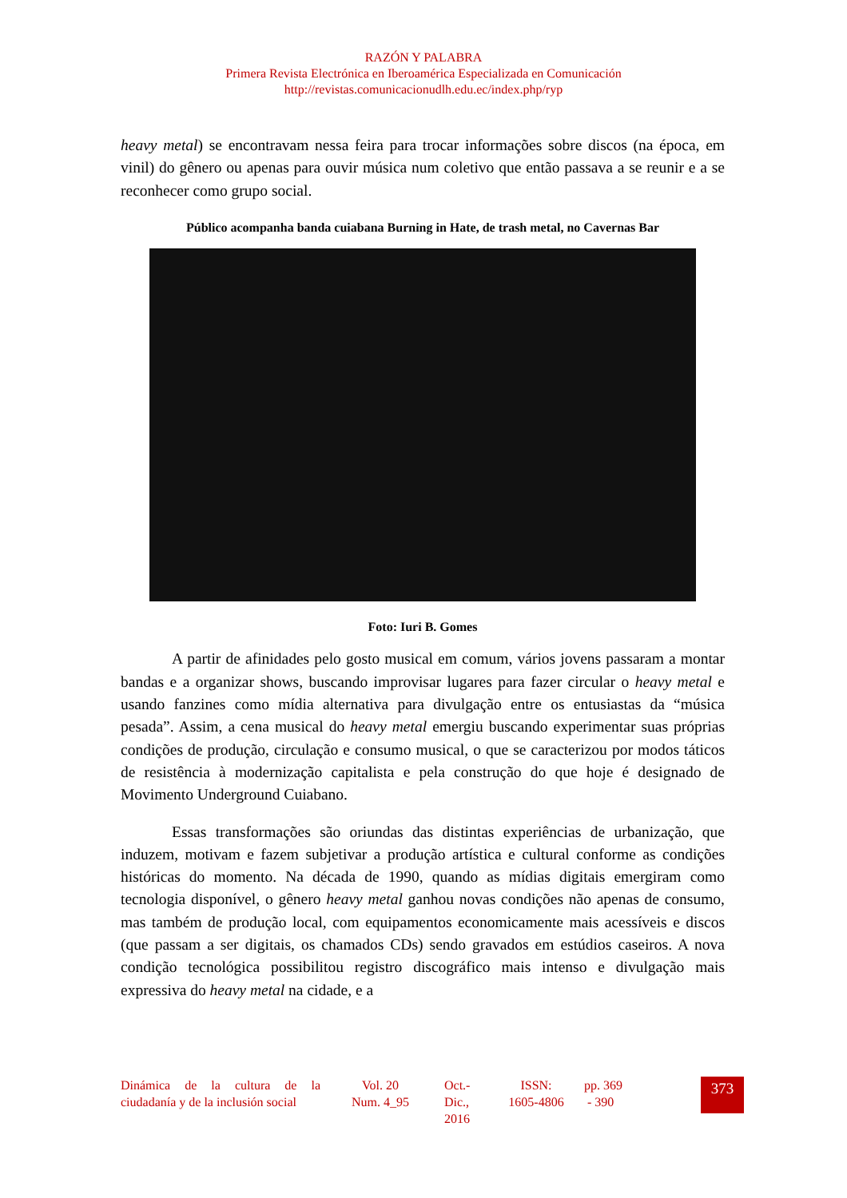RAZÓN Y PALABRA
Primera Revista Electrónica en Iberoamérica Especializada en Comunicación
http://revistas.comunicacionudlh.edu.ec/index.php/ryp
heavy metal) se encontravam nessa feira para trocar informações sobre discos (na época, em vinil) do gênero ou apenas para ouvir música num coletivo que então passava a se reunir e a se reconhecer como grupo social.
Público acompanha banda cuiabana Burning in Hate, de trash metal, no Cavernas Bar
Foto: Iuri B. Gomes
A partir de afinidades pelo gosto musical em comum, vários jovens passaram a montar bandas e a organizar shows, buscando improvisar lugares para fazer circular o heavy metal e usando fanzines como mídia alternativa para divulgação entre os entusiastas da “música pesada”. Assim, a cena musical do heavy metal emergiu buscando experimentar suas próprias condições de produção, circulação e consumo musical, o que se caracterizou por modos táticos de resistência à modernização capitalista e pela construção do que hoje é designado de Movimento Underground Cuiabano.
Essas transformações são oriundas das distintas experiências de urbanização, que induzem, motivam e fazem subjetivar a produção artística e cultural conforme as condições históricas do momento. Na década de 1990, quando as mídias digitais emergiram como tecnologia disponível, o gênero heavy metal ganhou novas condições não apenas de consumo, mas também de produção local, com equipamentos economicamente mais acessíveis e discos (que passam a ser digitais, os chamados CDs) sendo gravados em estúdios caseiros. A nova condição tecnológica possibilitou registro discográfico mais intenso e divulgação mais expressiva do heavy metal na cidade, e a
Dinámica de la cultura de la ciudadanía y de la inclusión social
Vol. 20
Num. 4_95
Oct.-
Dic.,
2016
ISSN:
1605-4806
pp. 369
- 390
373